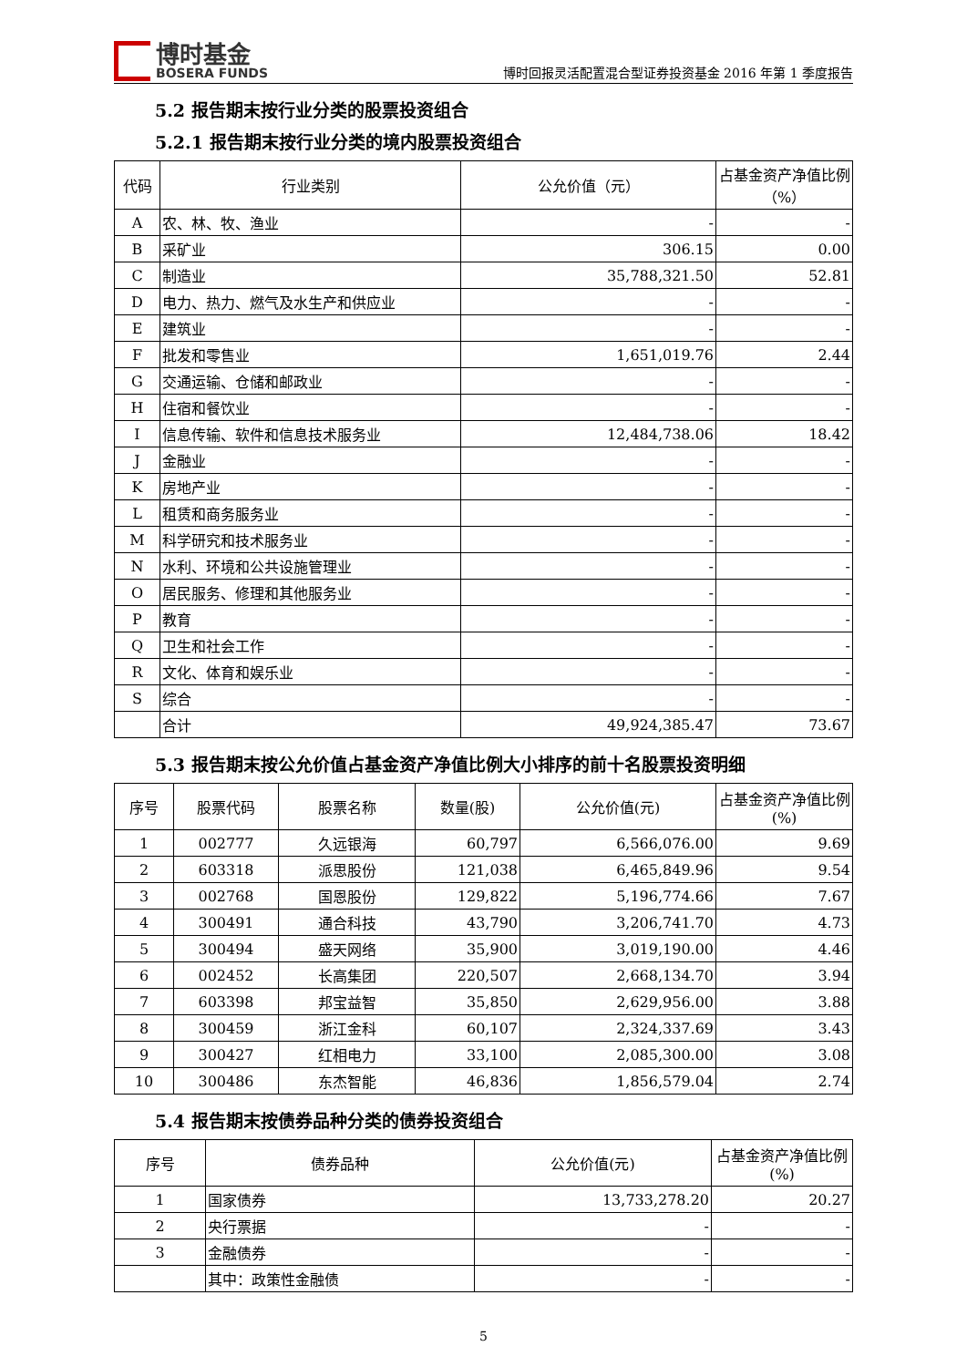博时基金
BOSERA FUNDS
博时回报灵活配置混合型证券投资基金 2016 年第 1 季度报告
5.2 报告期末按行业分类的股票投资组合
5.2.1 报告期末按行业分类的境内股票投资组合
| 代码 | 行业类别 | 公允价值（元） | 占基金资产净值比例（%） |
| --- | --- | --- | --- |
| A | 农、林、牧、渔业 | - | - |
| B | 采矿业 | 306.15 | 0.00 |
| C | 制造业 | 35,788,321.50 | 52.81 |
| D | 电力、热力、燃气及水生产和供应业 | - | - |
| E | 建筑业 | - | - |
| F | 批发和零售业 | 1,651,019.76 | 2.44 |
| G | 交通运输、仓储和邮政业 | - | - |
| H | 住宿和餐饮业 | - | - |
| I | 信息传输、软件和信息技术服务业 | 12,484,738.06 | 18.42 |
| J | 金融业 | - | - |
| K | 房地产业 | - | - |
| L | 租赁和商务服务业 | - | - |
| M | 科学研究和技术服务业 | - | - |
| N | 水利、环境和公共设施管理业 | - | - |
| O | 居民服务、修理和其他服务业 | - | - |
| P | 教育 | - | - |
| Q | 卫生和社会工作 | - | - |
| R | 文化、体育和娱乐业 | - | - |
| S | 综合 | - | - |
| | 合计 | 49,924,385.47 | 73.67 |
5.3 报告期末按公允价值占基金资产净值比例大小排序的前十名股票投资明细
| 序号 | 股票代码 | 股票名称 | 数量(股) | 公允价值(元) | 占基金资产净值比例(%) |
| --- | --- | --- | --- | --- | --- |
| 1 | 002777 | 久远银海 | 60,797 | 6,566,076.00 | 9.69 |
| 2 | 603318 | 派思股份 | 121,038 | 6,465,849.96 | 9.54 |
| 3 | 002768 | 国恩股份 | 129,822 | 5,196,774.66 | 7.67 |
| 4 | 300491 | 通合科技 | 43,790 | 3,206,741.70 | 4.73 |
| 5 | 300494 | 盛天网络 | 35,900 | 3,019,190.00 | 4.46 |
| 6 | 002452 | 长高集团 | 220,507 | 2,668,134.70 | 3.94 |
| 7 | 603398 | 邦宝益智 | 35,850 | 2,629,956.00 | 3.88 |
| 8 | 300459 | 浙江金科 | 60,107 | 2,324,337.69 | 3.43 |
| 9 | 300427 | 红相电力 | 33,100 | 2,085,300.00 | 3.08 |
| 10 | 300486 | 东杰智能 | 46,836 | 1,856,579.04 | 2.74 |
5.4 报告期末按债券品种分类的债券投资组合
| 序号 | 债券品种 | 公允价值(元) | 占基金资产净值比例(%) |
| --- | --- | --- | --- |
| 1 | 国家债券 | 13,733,278.20 | 20.27 |
| 2 | 央行票据 | - | - |
| 3 | 金融债券 | - | - |
| | 其中：政策性金融债 | - | - |
5